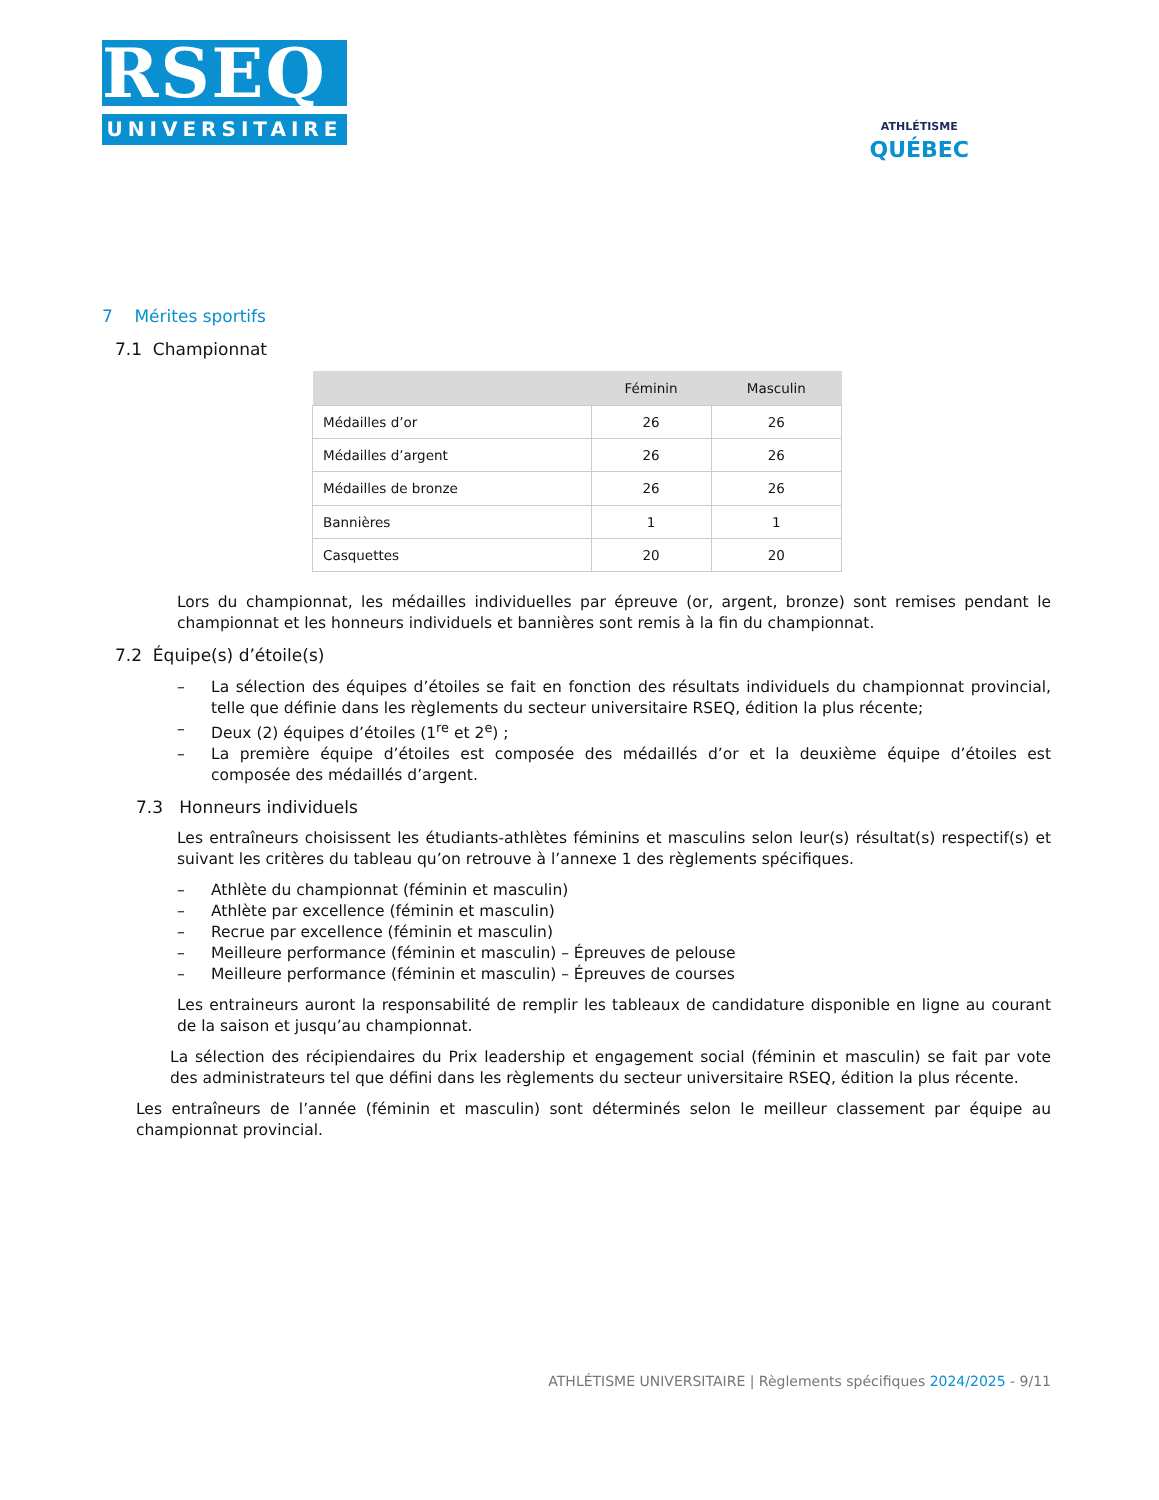RSEQ
UNIVERSITAIRE
ATHLÉTISME
QUÉBEC
7 Mérites sportifs
7.1 Championnat
| | Féminin | Masculin |
| --- | --- | --- |
| Médailles d’or | 26 | 26 |
| Médailles d’argent | 26 | 26 |
| Médailles de bronze | 26 | 26 |
| Bannières | 1 | 1 |
| Casquettes | 20 | 20 |
Lors du championnat, les médailles individuelles par épreuve (or, argent, bronze) sont remises pendant le championnat et les honneurs individuels et bannières sont remis à la fin du championnat.
7.2 Équipe(s) d’étoile(s)
– La sélection des équipes d’étoiles se fait en fonction des résultats individuels du championnat provincial, telle que définie dans les règlements du secteur universitaire RSEQ, édition la plus récente;
– Deux (2) équipes d’étoiles (1<sup>re</sup> et 2<sup>e</sup>) ;
– La première équipe d’étoiles est composée des médaillés d’or et la deuxième équipe d’étoiles est composée des médaillés d’argent.
7.3 Honneurs individuels
Les entraîneurs choisissent les étudiants-athlètes féminins et masculins selon leur(s) résultat(s) respectif(s) et suivant les critères du tableau qu’on retrouve à l’annexe 1 des règlements spécifiques.
– Athlète du championnat (féminin et masculin)
– Athlète par excellence (féminin et masculin)
– Recrue par excellence (féminin et masculin)
– Meilleure performance (féminin et masculin) – Épreuves de pelouse
– Meilleure performance (féminin et masculin) – Épreuves de courses
Les entraineurs auront la responsabilité de remplir les tableaux de candidature disponible en ligne au courant de la saison et jusqu’au championnat.
La sélection des récipiendaires du Prix leadership et engagement social (féminin et masculin) se fait par vote des administrateurs tel que défini dans les règlements du secteur universitaire RSEQ, édition la plus récente.
Les entraîneurs de l’année (féminin et masculin) sont déterminés selon le meilleur classement par équipe au championnat provincial.
ATHLÉTISME UNIVERSITAIRE | Règlements spécifiques 2024/2025 - 9/11